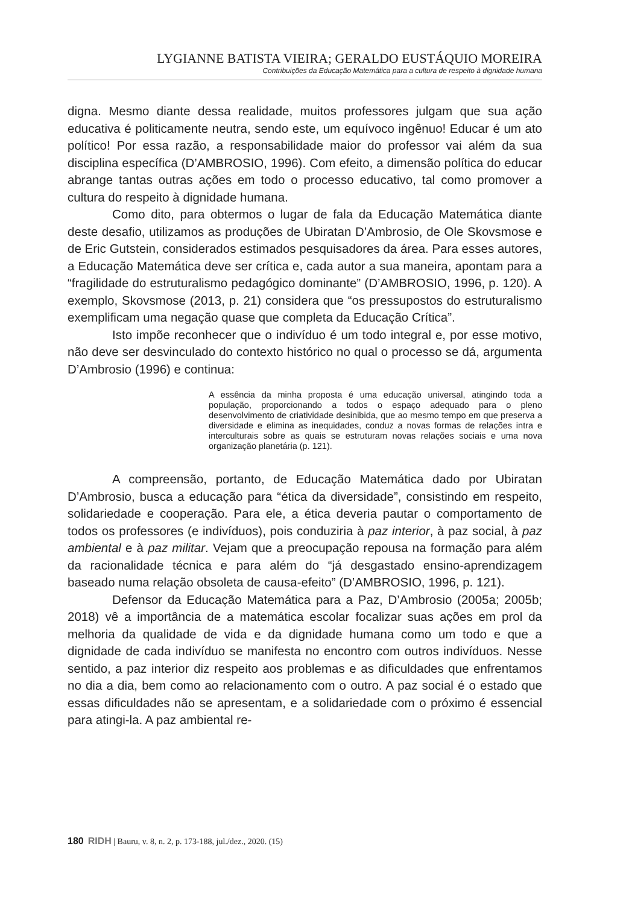LYGIANNE BATISTA VIEIRA; GERALDO EUSTÁQUIO MOREIRA
Contribuições da Educação Matemática para a cultura de respeito à dignidade humana
digna. Mesmo diante dessa realidade, muitos professores julgam que sua ação educativa é politicamente neutra, sendo este, um equívoco ingênuo! Educar é um ato político! Por essa razão, a responsabilidade maior do professor vai além da sua disciplina específica (D’AMBROSIO, 1996). Com efeito, a dimensão política do educar abrange tantas outras ações em todo o processo educativo, tal como promover a cultura do respeito à dignidade humana.
Como dito, para obtermos o lugar de fala da Educação Matemática diante deste desafio, utilizamos as produções de Ubiratan D’Ambrosio, de Ole Skovsmose e de Eric Gutstein, considerados estimados pesquisadores da área. Para esses autores, a Educação Matemática deve ser crítica e, cada autor a sua maneira, apontam para a “fragilidade do estruturalismo pedagógico dominante” (D’AMBROSIO, 1996, p. 120). A exemplo, Skovsmose (2013, p. 21) considera que “os pressupostos do estruturalismo exemplificam uma negação quase que completa da Educação Crítica”.
Isto impõe reconhecer que o indivíduo é um todo integral e, por esse motivo, não deve ser desvinculado do contexto histórico no qual o processo se dá, argumenta D’Ambrosio (1996) e continua:
A essência da minha proposta é uma educação universal, atingindo toda a população, proporcionando a todos o espaço adequado para o pleno desenvolvimento de criatividade desinibida, que ao mesmo tempo em que preserva a diversidade e elimina as inequidades, conduz a novas formas de relações intra e interculturais sobre as quais se estruturam novas relações sociais e uma nova organização planetária (p. 121).
A compreensão, portanto, de Educação Matemática dado por Ubiratan D’Ambrosio, busca a educação para “ética da diversidade”, consistindo em respeito, solidariedade e cooperação. Para ele, a ética deveria pautar o comportamento de todos os professores (e indivíduos), pois conduziria à paz interior, à paz social, à paz ambiental e à paz militar. Vejam que a preocupação repousa na formação para além da racionalidade técnica e para além do “já desgastado ensino-aprendizagem baseado numa relação obsoleta de causa-efeito” (D’AMBROSIO, 1996, p. 121).
Defensor da Educação Matemática para a Paz, D’Ambrosio (2005a; 2005b; 2018) vê a importância de a matemática escolar focalizar suas ações em prol da melhoria da qualidade de vida e da dignidade humana como um todo e que a dignidade de cada indivíduo se manifesta no encontro com outros indivíduos. Nesse sentido, a paz interior diz respeito aos problemas e as dificuldades que enfrentamos no dia a dia, bem como ao relacionamento com o outro. A paz social é o estado que essas dificuldades não se apresentam, e a solidariedade com o próximo é essencial para atingi-la. A paz ambiental re-
180 RIDH | Bauru, v. 8, n. 2, p. 173-188, jul./dez., 2020. (15)